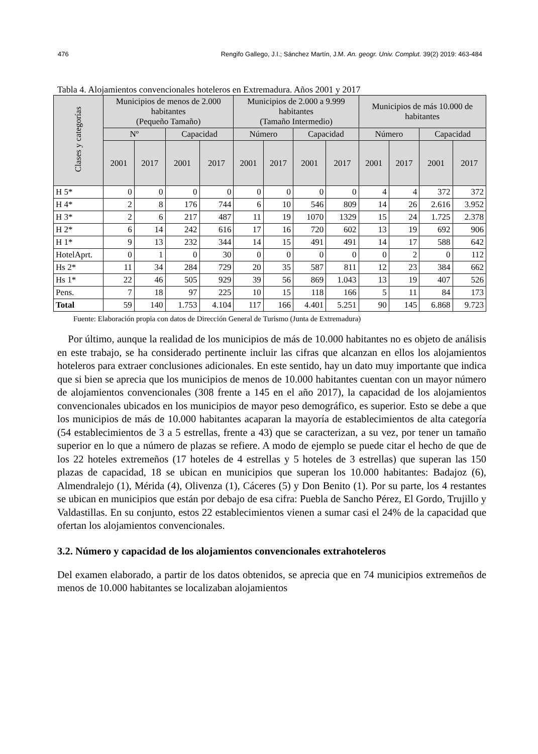476 Rengifo Gallego, J.I.; Sánchez Martín, J.M. An. geogr. Univ. Complut. 39(2) 2019: 463-484
Tabla 4. Alojamientos convencionales hoteleros en Extremadura. Años 2001 y 2017
| Clases y categorías | Municipios de menos de 2.000 habitantes (Pequeño Tamaño) | | | | Municipios de 2.000 a 9.999 habitantes (Tamaño Intermedio) | | | | Municipios de más 10.000 de habitantes | | | |
| --- | --- | --- | --- | --- | --- | --- | --- | --- | --- | --- | --- | --- |
| | Nº | | Capacidad | | Número | | Capacidad | | Número | | Capacidad | |
| | 2001 | 2017 | 2001 | 2017 | 2001 | 2017 | 2001 | 2017 | 2001 | 2017 | 2001 | 2017 |
| H 5* | 0 | 0 | 0 | 0 | 0 | 0 | 0 | 0 | 4 | 4 | 372 | 372 |
| H 4* | 2 | 8 | 176 | 744 | 6 | 10 | 546 | 809 | 14 | 26 | 2.616 | 3.952 |
| H 3* | 2 | 6 | 217 | 487 | 11 | 19 | 1070 | 1329 | 15 | 24 | 1.725 | 2.378 |
| H 2* | 6 | 14 | 242 | 616 | 17 | 16 | 720 | 602 | 13 | 19 | 692 | 906 |
| H 1* | 9 | 13 | 232 | 344 | 14 | 15 | 491 | 491 | 14 | 17 | 588 | 642 |
| HotelAprt. | 0 | 1 | 0 | 30 | 0 | 0 | 0 | 0 | 0 | 2 | 0 | 112 |
| Hs 2* | 11 | 34 | 284 | 729 | 20 | 35 | 587 | 811 | 12 | 23 | 384 | 662 |
| Hs 1* | 22 | 46 | 505 | 929 | 39 | 56 | 869 | 1.043 | 13 | 19 | 407 | 526 |
| Pens. | 7 | 18 | 97 | 225 | 10 | 15 | 118 | 166 | 5 | 11 | 84 | 173 |
| Total | 59 | 140 | 1.753 | 4.104 | 117 | 166 | 4.401 | 5.251 | 90 | 145 | 6.868 | 9.723 |
Fuente: Elaboración propia con datos de Dirección General de Turismo (Junta de Extremadura)
Por último, aunque la realidad de los municipios de más de 10.000 habitantes no es objeto de análisis en este trabajo, se ha considerado pertinente incluir las cifras que alcanzan en ellos los alojamientos hoteleros para extraer conclusiones adicionales. En este sentido, hay un dato muy importante que indica que si bien se aprecia que los municipios de menos de 10.000 habitantes cuentan con un mayor número de alojamientos convencionales (308 frente a 145 en el año 2017), la capacidad de los alojamientos convencionales ubicados en los municipios de mayor peso demográfico, es superior. Esto se debe a que los municipios de más de 10.000 habitantes acaparan la mayoría de establecimientos de alta categoría (54 establecimientos de 3 a 5 estrellas, frente a 43) que se caracterizan, a su vez, por tener un tamaño superior en lo que a número de plazas se refiere. A modo de ejemplo se puede citar el hecho de que de los 22 hoteles extremeños (17 hoteles de 4 estrellas y 5 hoteles de 3 estrellas) que superan las 150 plazas de capacidad, 18 se ubican en municipios que superan los 10.000 habitantes: Badajoz (6), Almendralejo (1), Mérida (4), Olivenza (1), Cáceres (5) y Don Benito (1). Por su parte, los 4 restantes se ubican en municipios que están por debajo de esa cifra: Puebla de Sancho Pérez, El Gordo, Trujillo y Valdastillas. En su conjunto, estos 22 establecimientos vienen a sumar casi el 24% de la capacidad que ofertan los alojamientos convencionales.
3.2. Número y capacidad de los alojamientos convencionales extrahoteleros
Del examen elaborado, a partir de los datos obtenidos, se aprecia que en 74 municipios extremeños de menos de 10.000 habitantes se localizaban alojamientos